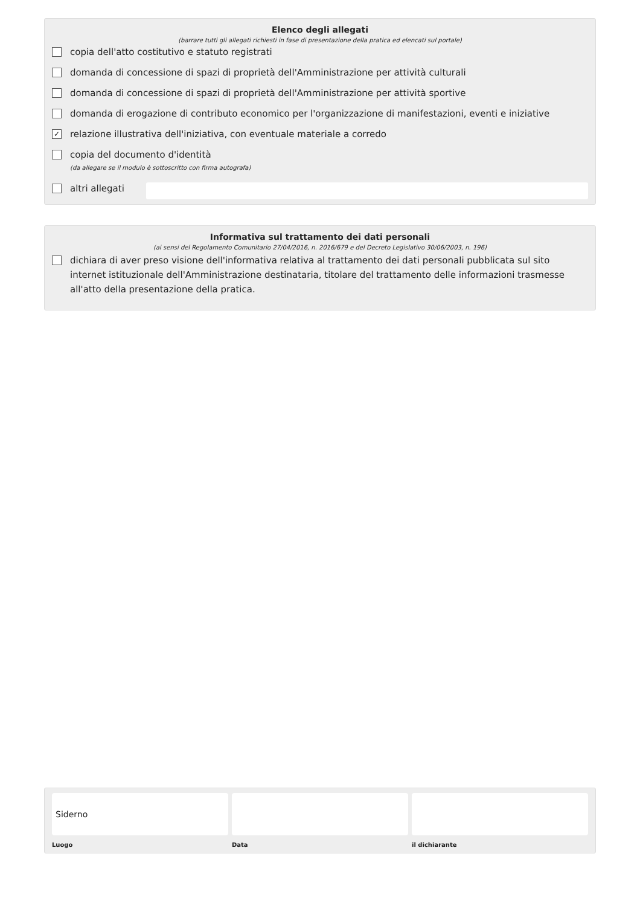Elenco degli allegati
(barrare tutti gli allegati richiesti in fase di presentazione della pratica ed elencati sul portale)
copia dell'atto costitutivo e statuto registrati
domanda di concessione di spazi di proprietà dell'Amministrazione per attività culturali
domanda di concessione di spazi di proprietà dell'Amministrazione per attività sportive
domanda di erogazione di contributo economico per l'organizzazione di manifestazioni, eventi e iniziative
✓ relazione illustrativa dell'iniziativa, con eventuale materiale a corredo
copia del documento d'identità
(da allegare se il modulo è sottoscritto con firma autografa)
altri allegati
Informativa sul trattamento dei dati personali
(ai sensi del Regolamento Comunitario 27/04/2016, n. 2016/679 e del Decreto Legislativo 30/06/2003, n. 196)
dichiara di aver preso visione dell'informativa relativa al trattamento dei dati personali pubblicata sul sito internet istituzionale dell'Amministrazione destinataria, titolare del trattamento delle informazioni trasmesse all'atto della presentazione della pratica.
Siderno
Luogo
Data il dichiarante